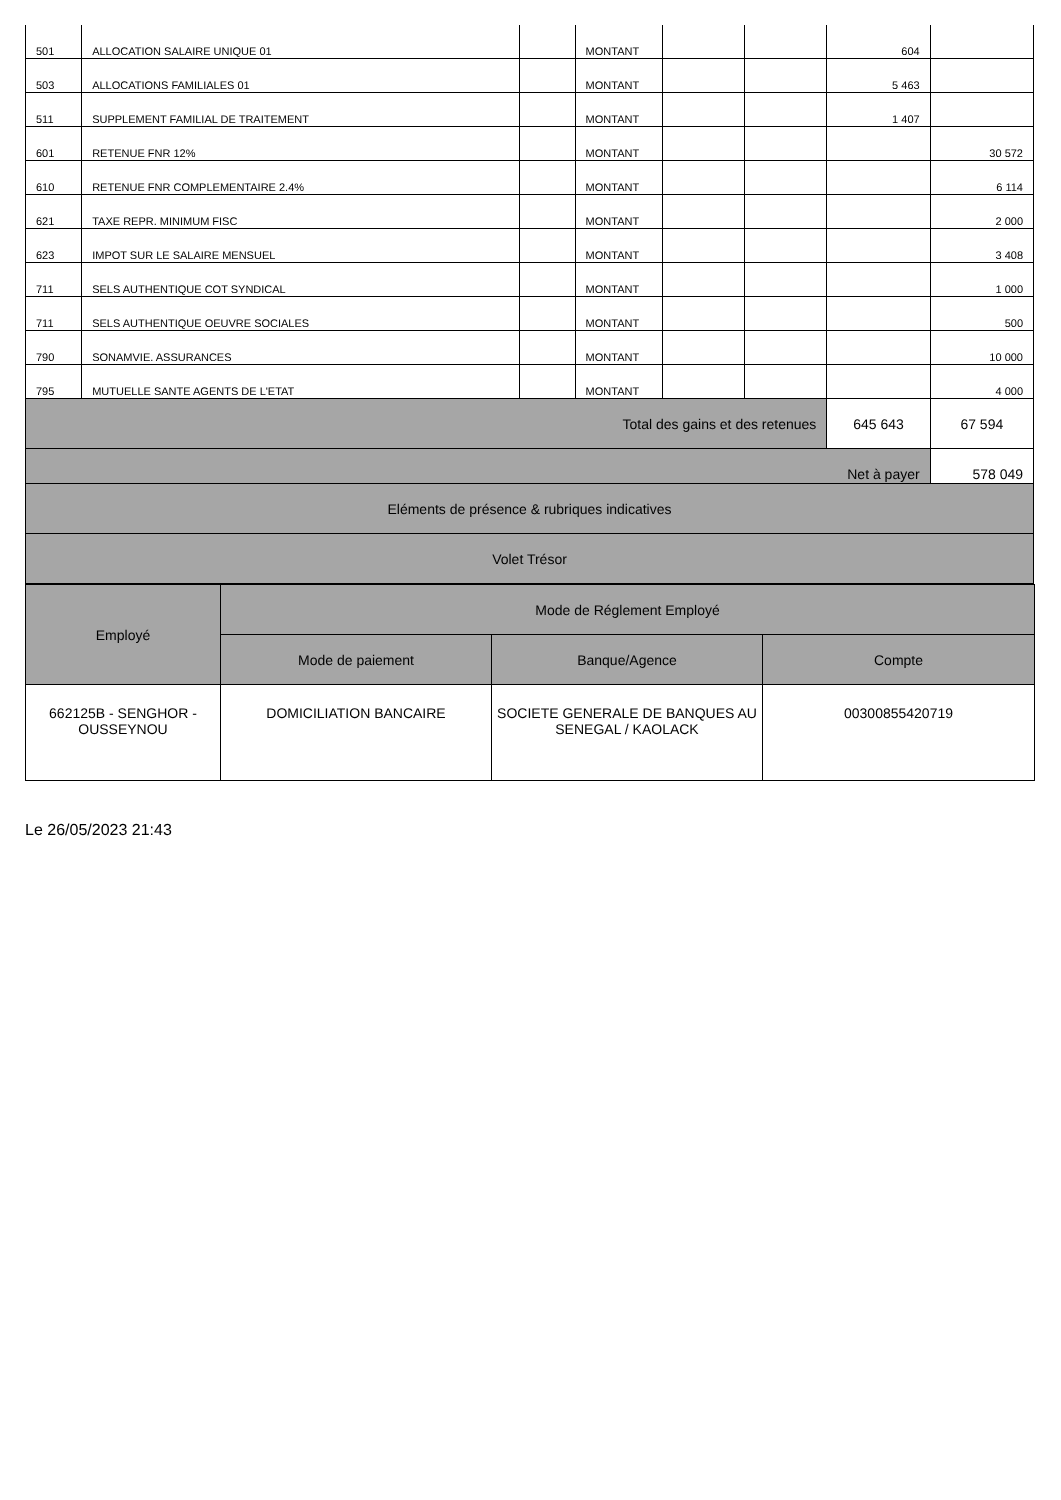| 501 | ALLOCATION SALAIRE UNIQUE 01 | | MONTANT | | | 604 | |
| 503 | ALLOCATIONS FAMILIALES 01 | | MONTANT | | | 5 463 | |
| 511 | SUPPLEMENT FAMILIAL DE TRAITEMENT | | MONTANT | | | 1 407 | |
| 601 | RETENUE FNR 12% | | MONTANT | | | | 30 572 |
| 610 | RETENUE FNR COMPLEMENTAIRE 2.4% | | MONTANT | | | | 6 114 |
| 621 | TAXE REPR. MINIMUM FISC | | MONTANT | | | | 2 000 |
| 623 | IMPOT SUR LE SALAIRE MENSUEL | | MONTANT | | | | 3 408 |
| 711 | SELS AUTHENTIQUE COT SYNDICAL | | MONTANT | | | | 1 000 |
| 711 | SELS AUTHENTIQUE OEUVRE SOCIALES | | MONTANT | | | | 500 |
| 790 | SONAMVIE. ASSURANCES | | MONTANT | | | | 10 000 |
| 795 | MUTUELLE SANTE AGENTS DE L'ETAT | | MONTANT | | | | 4 000 |
| Total des gains et des retenues | | | | | | 645 643 | 67 594 |
| Net à payer | | | | | | | 578 049 |
| Eléments de présence & rubriques indicatives | | | | | | | |
| Volet Trésor | | | | | | | |
| Employé | Mode de Réglement Employé | | |
| | Mode de paiement | Banque/Agence | Compte |
| 662125B - SENGHOR - OUSSEYNOU | DOMICILIATION BANCAIRE | SOCIETE GENERALE DE BANQUES AU SENEGAL / KAOLACK | 00300855420719 |
Le 26/05/2023 21:43